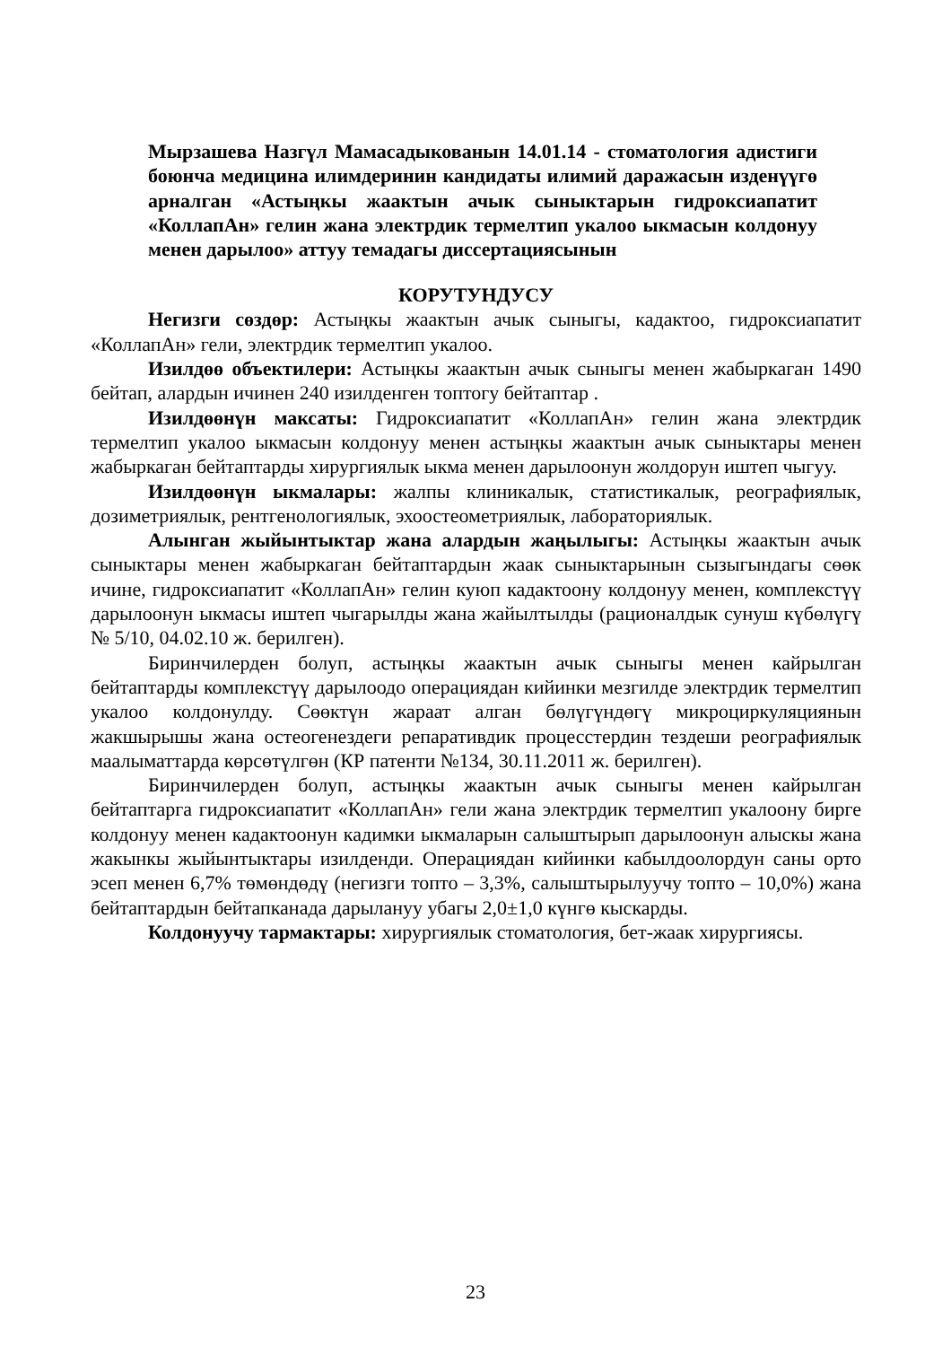Мырзашева Назгүл Мамасадыкованын 14.01.14 - стоматология адистиги боюнча медицина илимдеринин кандидаты илимий даражасын изденүүгө арналган «Астыңкы жаактын ачык сыныктарын гидроксиапатит «КоллапАн» гелин жана электрдик термелтип укалоо ыкмасын колдонуу менен дарылоо» аттуу темадагы диссертациясынын
КОРУТУНДУСУ
Негизги сөздөр: Астыңкы жаактын ачык сыныгы, кадактоо, гидроксиапатит «КоллапАн» гели, электрдик термелтип укалоо.
Изилдөө объектилери: Астыңкы жаактын ачык сыныгы менен жабыркаган 1490 бейтап, алардын ичинен 240 изилденген топтогу бейтаптар .
Изилдөөнүн максаты: Гидроксиапатит «КоллапАн» гелин жана электрдик термелтип укалоо ыкмасын колдонуу менен астыңкы жаактын ачык сыныктары менен жабыркаган бейтаптарды хирургиялык ыкма менен дарылоонун жолдорун иштеп чыгуу.
Изилдөөнүн ыкмалары: жалпы клиникалык, статистикалык, реографиялык, дозиметриялык, рентгенологиялык, эхоостеометриялык, лабораториялык.
Алынган жыйынтыктар жана алардын жаңылыгы: Астыңкы жаактын ачык сыныктары менен жабыркаган бейтаптардын жаак сыныктарынын сызыгындагы сөөк ичине, гидроксиапатит «КоллапАн» гелин куюп кадактоону колдонуу менен, комплекстүү дарылоонун ыкмасы иштеп чыгарылды жана жайылтылды (рационалдык сунуш күбөлүгү № 5/10, 04.02.10 ж. берилген).
Биринчилерден болуп, астыңкы жаактын ачык сыныгы менен кайрылган бейтаптарды комплекстүү дарылоодо операциядан кийинки мезгилде электрдик термелтип укалоо колдонулду. Сөөктүн жараат алган бөлүгүндөгү микроциркуляциянын жакшырышы жана остеогенездеги репаративдик процесстердин тездеши реографиялык маалыматтарда көрсөтүлгөн (КР патенти №134, 30.11.2011 ж. берилген).
Биринчилерден болуп, астыңкы жаактын ачык сыныгы менен кайрылган бейтаптарга гидроксиапатит «КоллапАн» гели жана электрдик термелтип укалоону бирге колдонуу менен кадактоонун кадимки ыкмаларын салыштырып дарылоонун алыскы жана жакынкы жыйынтыктары изилденди. Операциядан кийинки кабылдоолордун саны орто эсеп менен 6,7% төмөндөдү (негизги топто – 3,3%, салыштырылуучу топто – 10,0%) жана бейтаптардын бейтапканада дарылануу убагы 2,0±1,0 күнгө кыскарды.
Колдонуучу тармактары: хирургиялык стоматология, бет-жаак хирургиясы.
23